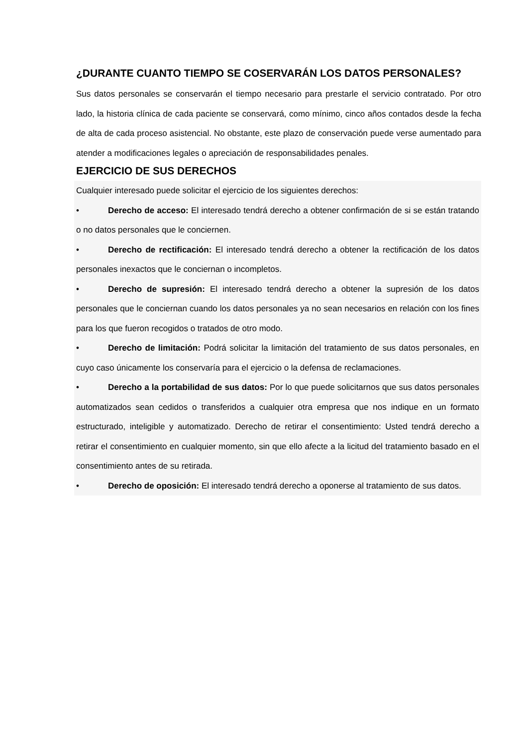¿DURANTE CUANTO TIEMPO SE COSERVARÁN LOS DATOS PERSONALES?
Sus datos personales se conservarán el tiempo necesario para prestarle el servicio contratado. Por otro lado, la historia clínica de cada paciente se conservará, como mínimo, cinco años contados desde la fecha de alta de cada proceso asistencial. No obstante, este plazo de conservación puede verse aumentado para atender a modificaciones legales o apreciación de responsabilidades penales.
EJERCICIO DE SUS DERECHOS
Cualquier interesado puede solicitar el ejercicio de los siguientes derechos:
• Derecho de acceso: El interesado tendrá derecho a obtener confirmación de si se están tratando o no datos personales que le conciernen.
• Derecho de rectificación: El interesado tendrá derecho a obtener la rectificación de los datos personales inexactos que le conciernan o incompletos.
• Derecho de supresión: El interesado tendrá derecho a obtener la supresión de los datos personales que le conciernan cuando los datos personales ya no sean necesarios en relación con los fines para los que fueron recogidos o tratados de otro modo.
• Derecho de limitación: Podrá solicitar la limitación del tratamiento de sus datos personales, en cuyo caso únicamente los conservaría para el ejercicio o la defensa de reclamaciones.
• Derecho a la portabilidad de sus datos: Por lo que puede solicitarnos que sus datos personales automatizados sean cedidos o transferidos a cualquier otra empresa que nos indique en un formato estructurado, inteligible y automatizado. Derecho de retirar el consentimiento: Usted tendrá derecho a retirar el consentimiento en cualquier momento, sin que ello afecte a la licitud del tratamiento basado en el consentimiento antes de su retirada.
• Derecho de oposición: El interesado tendrá derecho a oponerse al tratamiento de sus datos.